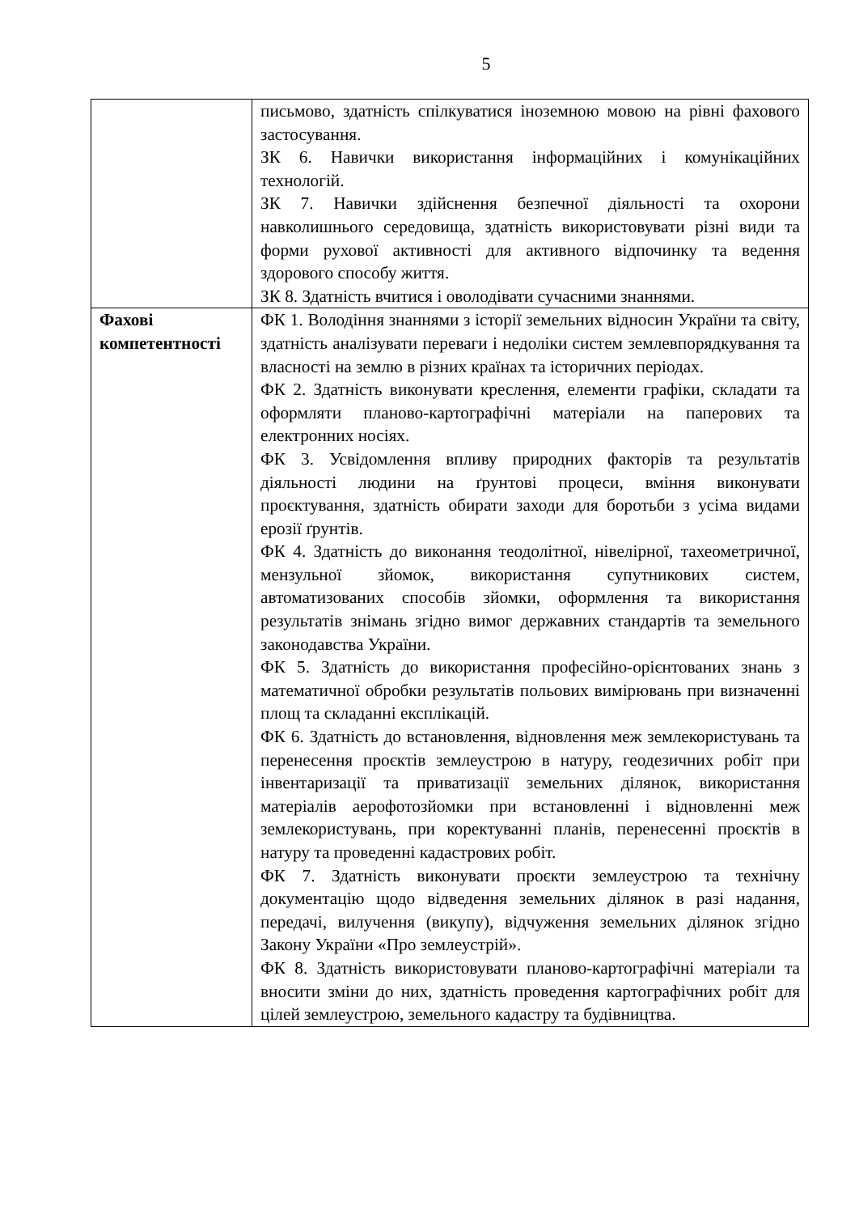5
| | письмово, здатність спілкуватися іноземною мовою на рівні фахового застосування. ЗК 6. Навички використання інформаційних і комунікаційних технологій. ЗК 7. Навички здійснення безпечної діяльності та охорони навколишнього середовища, здатність використовувати різні види та форми рухової активності для активного відпочинку та ведення здорового способу життя. ЗК 8. Здатність вчитися і оволодівати сучасними знаннями. |
| Фахові компетентності | ФК 1. Володіння знаннями з історії земельних відносин України та світу, здатність аналізувати переваги і недоліки систем землевпорядкування та власності на землю в різних країнах та історичних періодах. ФК 2. Здатність виконувати креслення, елементи графіки, складати та оформляти планово-картографічні матеріали на паперових та електронних носіях. ФК 3. Усвідомлення впливу природних факторів та результатів діяльності людини на ґрунтові процеси, вміння виконувати проєктування, здатність обирати заходи для боротьби з усіма видами ерозії ґрунтів. ФК 4. Здатність до виконання теодолітної, нівелірної, тахеометричної, мензульної зйомок, використання супутникових систем, автоматизованих способів зйомки, оформлення та використання результатів знімань згідно вимог державних стандартів та земельного законодавства України. ФК 5. Здатність до використання професійно-орієнтованих знань з математичної обробки результатів польових вимірювань при визначенні площ та складанні експлікацій. ФК 6. Здатність до встановлення, відновлення меж землекористувань та перенесення проєктів землеустрою в натуру, геодезичних робіт при інвентаризації та приватизації земельних ділянок, використання матеріалів аерофотозйомки при встановленні і відновленні меж землекористувань, при коректуванні планів, перенесенні проєктів в натуру та проведенні кадастрових робіт. ФК 7. Здатність виконувати проєкти землеустрою та технічну документацію щодо відведення земельних ділянок в разі надання, передачі, вилучення (викупу), відчуження земельних ділянок згідно Закону України «Про землеустрій». ФК 8. Здатність використовувати планово-картографічні матеріали та вносити зміни до них, здатність проведення картографічних робіт для цілей землеустрою, земельного кадастру та будівництва. |